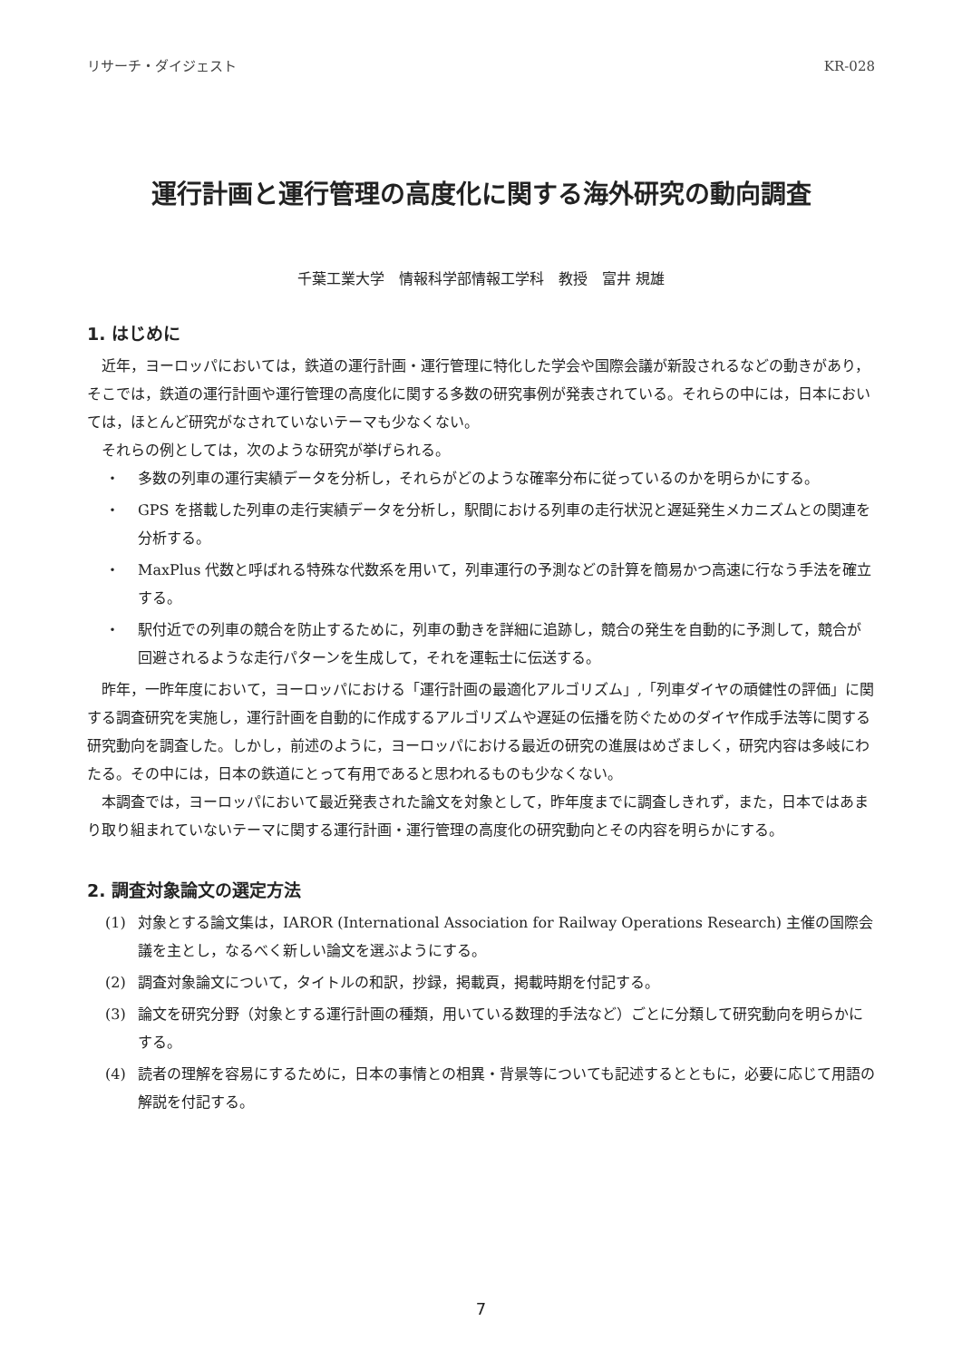リサーチ・ダイジェスト KR-028
運行計画と運行管理の高度化に関する海外研究の動向調査
千葉工業大学　情報科学部情報工学科　教授　富井 規雄
1. はじめに
近年，ヨーロッパにおいては，鉄道の運行計画・運行管理に特化した学会や国際会議が新設されるなどの動きがあり，そこでは，鉄道の運行計画や運行管理の高度化に関する多数の研究事例が発表されている。それらの中には，日本においては，ほとんど研究がなされていないテーマも少なくない。
それらの例としては，次のような研究が挙げられる。
・ 多数の列車の運行実績データを分析し，それらがどのような確率分布に従っているのかを明らかにする。
・ GPS を搭載した列車の走行実績データを分析し，駅間における列車の走行状況と遅延発生メカニズムとの関連を分析する。
・ MaxPlus 代数と呼ばれる特殊な代数系を用いて，列車運行の予測などの計算を簡易かつ高速に行なう手法を確立する。
・ 駅付近での列車の競合を防止するために，列車の動きを詳細に追跡し，競合の発生を自動的に予測して，競合が回避されるような走行パターンを生成して，それを運転士に伝送する。
昨年，一昨年度において，ヨーロッパにおける「運行計画の最適化アルゴリズム」,「列車ダイヤの頑健性の評価」に関する調査研究を実施し，運行計画を自動的に作成するアルゴリズムや遅延の伝播を防ぐためのダイヤ作成手法等に関する研究動向を調査した。しかし，前述のように，ヨーロッパにおける最近の研究の進展はめざましく，研究内容は多岐にわたる。その中には，日本の鉄道にとって有用であると思われるものも少なくない。
本調査では，ヨーロッパにおいて最近発表された論文を対象として，昨年度までに調査しきれず，また，日本ではあまり取り組まれていないテーマに関する運行計画・運行管理の高度化の研究動向とその内容を明らかにする。
2. 調査対象論文の選定方法
(1) 対象とする論文集は，IAROR (International Association for Railway Operations Research) 主催の国際会議を主とし，なるべく新しい論文を選ぶようにする。
(2) 調査対象論文について，タイトルの和訳，抄録，掲載頁，掲載時期を付記する。
(3) 論文を研究分野（対象とする運行計画の種類，用いている数理的手法など）ごとに分類して研究動向を明らかにする。
(4) 読者の理解を容易にするために，日本の事情との相異・背景等についても記述するとともに，必要に応じて用語の解説を付記する。
7